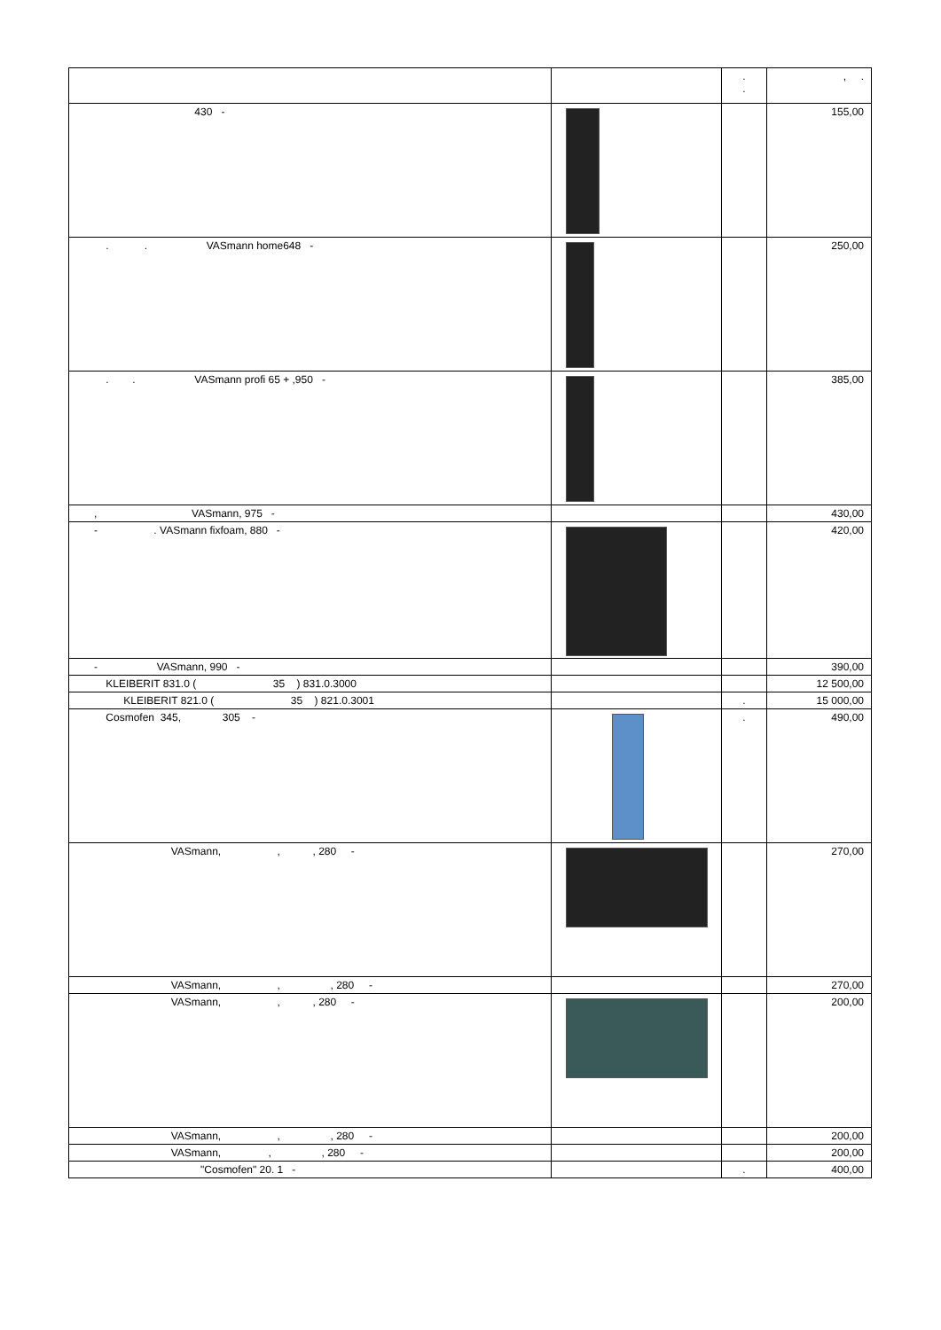| | | . . | , . |
| --- | --- | --- | --- |
| 430 - | | | 155,00 |
| . . VASmann home648 - | | | 250,00 |
| . . VASmann profi 65 + ,950 - | | | 385,00 |
| , VASmann, 975 - | | | 430,00 |
| - . VASmann fixfoam, 880 - | | | 420,00 |
| - VASmann, 990 - | | | 390,00 |
| KLEIBERIT 831.0 ( 35 ) 831.0.3000 | | | 12 500,00 |
| KLEIBERIT 821.0 ( 35 ) 821.0.3001 | | . | 15 000,00 |
| Cosmofen 345, 305 - | | . | 490,00 |
| VASmann, , , 280 - | | | 270,00 |
| VASmann, , , 280 - | | | 270,00 |
| VASmann, , , 280 - | | | 200,00 |
| VASmann, , , 280 - | | | 200,00 |
| VASmann, , , 280 - | | | 200,00 |
| "Cosmofen" 20. 1 - | | . | 400,00 |